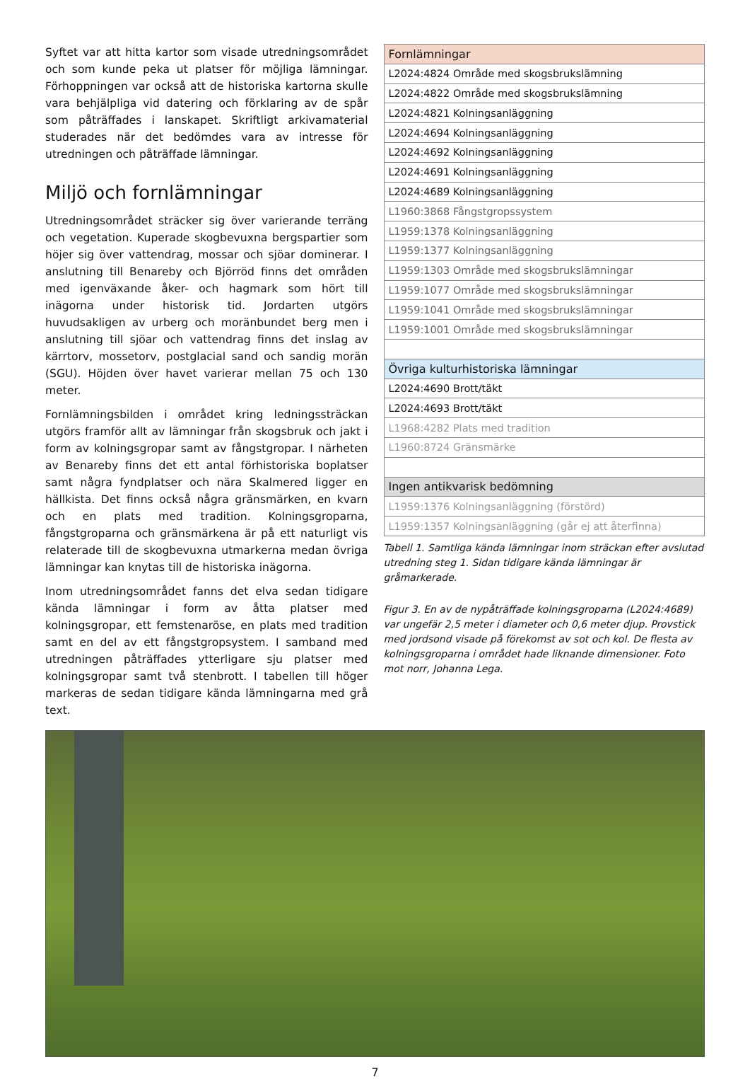Syftet var att hitta kartor som visade utredningsområdet och som kunde peka ut platser för möjliga lämningar. Förhoppningen var också att de historiska kartorna skulle vara behjälpliga vid datering och förklaring av de spår som påträffades i lanskapet. Skriftligt arkivamaterial studerades när det bedömdes vara av intresse för utredningen och påträffade lämningar.
Miljö och fornlämningar
Utredningsområdet sträcker sig över varierande terräng och vegetation. Kuperade skogbevuxna bergspartier som höjer sig över vattendrag, mossar och sjöar dominerar. I anslutning till Benareby och Björröd finns det områden med igenväxande åker- och hagmark som hört till inägorna under historisk tid. Jordarten utgörs huvudsakligen av urberg och moränbundet berg men i anslutning till sjöar och vattendrag finns det inslag av kärrtorv, mossetorv, postglacial sand och sandig morän (SGU). Höjden över havet varierar mellan 75 och 130 meter.
Fornlämningsbilden i området kring ledningssträckan utgörs framför allt av lämningar från skogsbruk och jakt i form av kolningsgropar samt av fångstgropar. I närheten av Benareby finns det ett antal förhistoriska boplatser samt några fyndplatser och nära Skalmered ligger en hällkista. Det finns också några gränsmärken, en kvarn och en plats med tradition. Kolningsgroparna, fångstgroparna och gränsmärkena är på ett naturligt vis relaterade till de skogbevuxna utmarkerna medan övriga lämningar kan knytas till de historiska inägorna.
Inom utredningsområdet fanns det elva sedan tidigare kända lämningar i form av åtta platser med kolningsgropar, ett femstenaröse, en plats med tradition samt en del av ett fångstgropsystem. I samband med utredningen påträffades ytterligare sju platser med kolningsgropar samt två stenbrott. I tabellen till höger markeras de sedan tidigare kända lämningarna med grå text.
| Fornlämningar |
| --- |
| L2024:4824 Område med skogsbrukslämning |
| L2024:4822 Område med skogsbrukslämning |
| L2024:4821 Kolningsanläggning |
| L2024:4694 Kolningsanläggning |
| L2024:4692 Kolningsanläggning |
| L2024:4691 Kolningsanläggning |
| L2024:4689 Kolningsanläggning |
| L1960:3868 Fångstgropssystem |
| L1959:1378 Kolningsanläggning |
| L1959:1377 Kolningsanläggning |
| L1959:1303 Område med skogsbrukslämningar |
| L1959:1077 Område med skogsbrukslämningar |
| L1959:1041 Område med skogsbrukslämningar |
| L1959:1001 Område med skogsbrukslämningar |
| Övriga kulturhistoriska lämningar |
| L2024:4690 Brott/täkt |
| L2024:4693 Brott/täkt |
| L1968:4282 Plats med tradition |
| L1960:8724 Gränsmärke |
| Ingen antikvarisk bedömning |
| L1959:1376 Kolningsanläggning (förstörd) |
| L1959:1357 Kolningsanläggning (går ej att återfinna) |
Tabell 1. Samtliga kända lämningar inom sträckan efter avslutad utredning steg 1. Sidan tidigare kända lämningar är gråmarkerade.
Figur 3. En av de nypåträffade kolningsgroparna (L2024:4689) var ungefär 2,5 meter i diameter och 0,6 meter djup. Provstick med jordsond visade på förekomst av sot och kol. De flesta av kolningsgroparna i området hade liknande dimensioner. Foto mot norr, Johanna Lega.
7